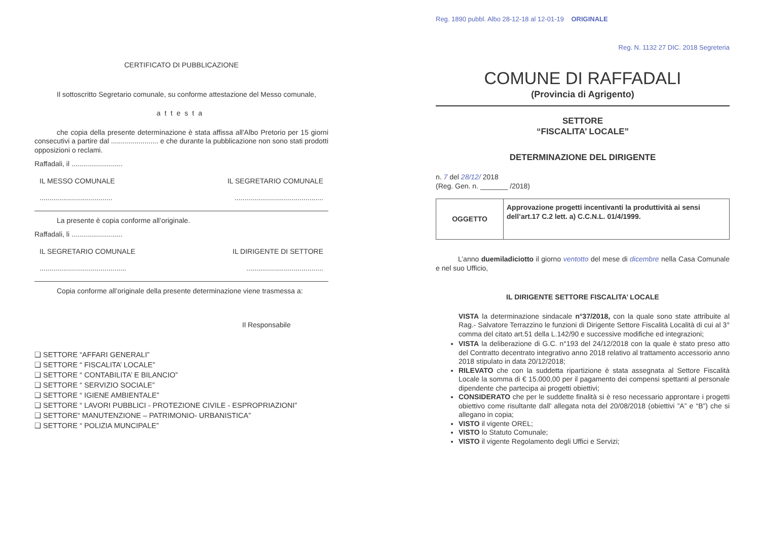CERTIFICATO DI PUBBLICAZIONE
Il sottoscritto Segretario comunale, su conforme attestazione del Messo comunale,
attesta
che copia della presente determinazione è stata affissa all'Albo Pretorio per 15 giorni consecutivi a partire dal ........................ e che durante la pubblicazione non sono stati prodotti opposizioni o reclami.
Raffadali, il ..........................
IL MESSO COMUNALE IL SEGRETARIO COMUNALE
..................................................................................
La presente è copia conforme all’originale.
Raffadali, li ..........................
IL SEGRETARIO COMUNALE IL DIRIGENTE DI SETTORE
...................................................................................
Copia conforme all’originale della presente determinazione viene trasmessa a:
Il Responsabile
❑ SETTORE “AFFARI GENERALI”
❑ SETTORE “ FISCALITA’ LOCALE”
❑ SETTORE “ CONTABILITA’ E BILANCIO”
❑ SETTORE “ SERVIZIO SOCIALE”
❑ SETTORE “ IGIENE AMBIENTALE”
❑ SETTORE “ LAVORI PUBBLICI - PROTEZIONE CIVILE - ESPROPRIAZIONI”
❑ SETTORE“ MANUTENZIONE – PATRIMONIO- URBANISTICA”
❑ SETTORE “ POLIZIA MUNCIPALE”
Reg. 1890 pubbl. Albo 28-12-18 al 12-01-19 ORIGINALE
Reg. N. 1132 27 DIC. 2018 Segreteria
COMUNE DI RAFFADALI
(Provincia di Agrigento)
SETTORE
“FISCALITA’ LOCALE”
DETERMINAZIONE DEL DIRIGENTE
n. 7 del 28/12/ 2018
(Reg. Gen. n. _______ /2018)
| OGGETTO | Approvazione progetti incentivanti la produttività ai sensi dell’art.17 C.2 lett. a) C.C.N.L. 01/4/1999. |
L’anno duemiladiciotto il giorno ventotto del mese di dicembre nella Casa Comunale e nel suo Ufficio,
IL DIRIGENTE SETTORE FISCALITA’ LOCALE
VISTA la determinazione sindacale n°37/2018, con la quale sono state attribuite al Rag.- Salvatore Terrazzino le funzioni di Dirigente Settore Fiscalità Località di cui al 3° comma del citato art.51 della L.142/90 e successive modifiche ed integrazioni;
VISTA la deliberazione di G.C. n°193 del 24/12/2018 con la quale è stato preso atto del Contratto decentrato integrativo anno 2018 relativo al trattamento accessorio anno 2018 stipulato in data 20/12/2018;
RILEVATO che con la suddetta ripartizione è stata assegnata al Settore Fiscalità Locale la somma di € 15.000,00 per il pagamento dei compensi spettanti al personale dipendente che partecipa ai progetti obiettivi;
CONSIDERATO che per le suddette finalità si è reso necessario approntare i progetti obiettivo come risultante dall’ allegata nota del 20/08/2018 (obiettivi ”A” e “B”) che si allegano in copia;
VISTO il vigente OREL;
VISTO lo Statuto Comunale;
VISTO il vigente Regolamento degli Uffici e Servizi;